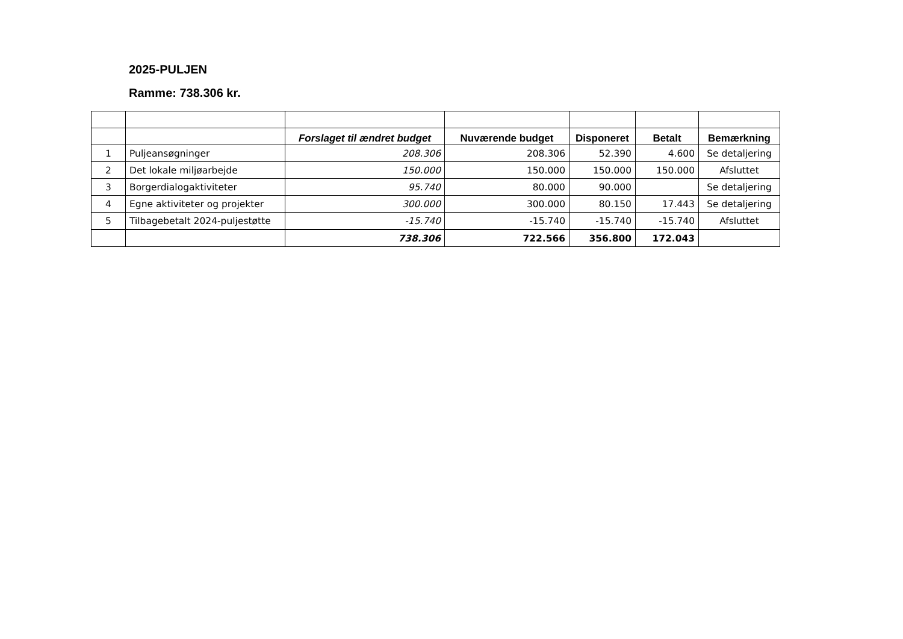2025-PULJEN
Ramme: 738.306 kr.
| | | Forslaget til ændret budget | Nuværende budget | Disponeret | Betalt | Bemærkning |
| --- | --- | --- | --- | --- | --- | --- |
| 1 | Puljeansøgninger | 208.306 | 208.306 | 52.390 | 4.600 | Se detaljering |
| 2 | Det lokale miljøarbejde | 150.000 | 150.000 | 150.000 | 150.000 | Afsluttet |
| 3 | Borgerdialogaktiviteter | 95.740 | 80.000 | 90.000 | | Se detaljering |
| 4 | Egne aktiviteter og projekter | 300.000 | 300.000 | 80.150 | 17.443 | Se detaljering |
| 5 | Tilbagebetalt 2024-puljestøtte | -15.740 | -15.740 | -15.740 | -15.740 | Afsluttet |
| | | 738.306 | 722.566 | 356.800 | 172.043 | |